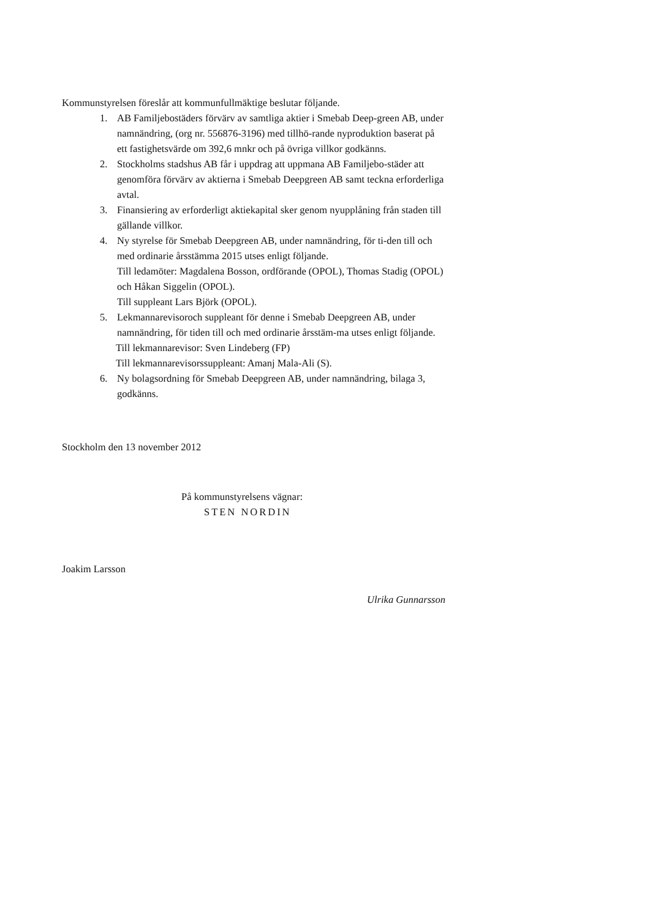Kommunstyrelsen föreslår att kommunfullmäktige beslutar följande.
1. AB Familjebostäders förvärv av samtliga aktier i Smebab Deep-green AB, under namnändring, (org nr. 556876-3196) med tillhö-rande nyproduktion baserat på ett fastighetsvärde om 392,6 mnkr och på övriga villkor godkänns.
2. Stockholms stadshus AB får i uppdrag att uppmana AB Familjebo-städer att genomföra förvärv av aktierna i Smebab Deepgreen AB samt teckna erforderliga avtal.
3. Finansiering av erforderligt aktiekapital sker genom nyupplåning från staden till gällande villkor.
4. Ny styrelse för Smebab Deepgreen AB, under namnändring, för ti-den till och med ordinarie årsstämma 2015 utses enligt följande.
Till ledamöter: Magdalena Bosson, ordförande (OPOL), Thomas Stadig (OPOL) och Håkan Siggelin (OPOL).
Till suppleant Lars Björk (OPOL).
5. Lekmannarevisoroch suppleant för denne i Smebab Deepgreen AB, under namnändring, för tiden till och med ordinarie årsstäm-ma utses enligt följande.
Till lekmannarevisor: Sven Lindeberg (FP)
Till lekmannarevisorssuppleant: Amanj Mala-Ali (S).
6. Ny bolagsordning för Smebab Deepgreen AB, under namnändring, bilaga 3, godkänns.
Stockholm den 13 november 2012
På kommunstyrelsens vägnar:
STEN NORDIN
Joakim Larsson
Ulrika Gunnarsson